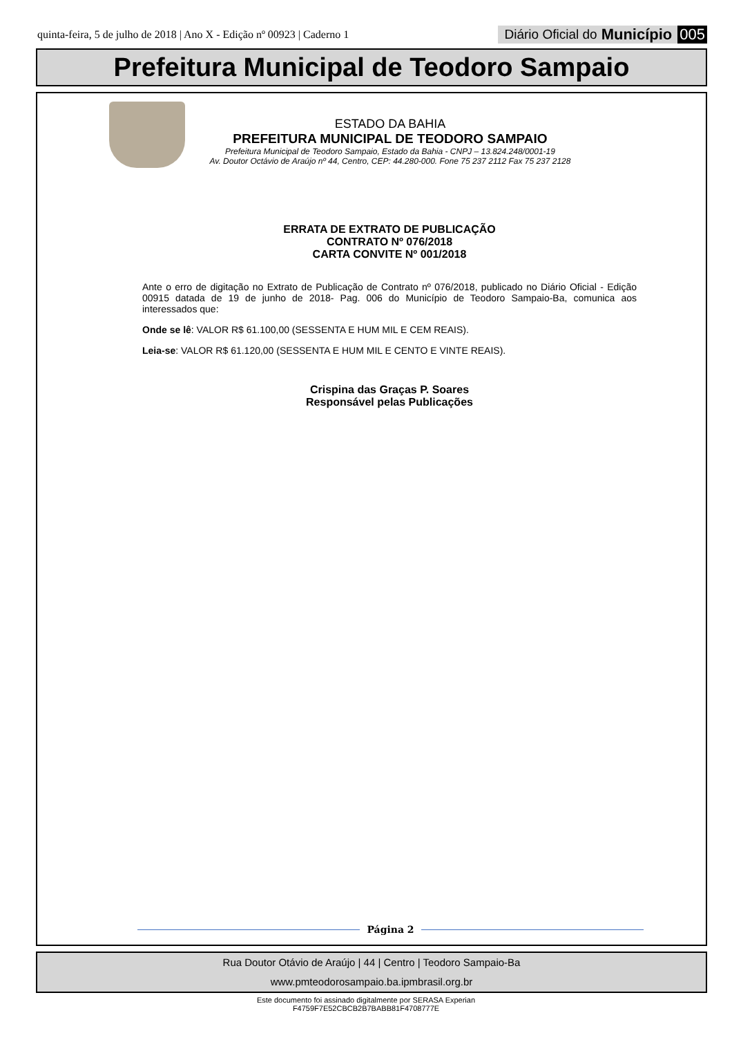quinta-feira, 5 de julho de 2018 | Ano X - Edição nº 00923 | Caderno 1
Diário Oficial do Município 005
Prefeitura Municipal de Teodoro Sampaio
ESTADO DA BAHIA
PREFEITURA MUNICIPAL DE TEODORO SAMPAIO
Prefeitura Municipal de Teodoro Sampaio, Estado da Bahia - CNPJ – 13.824.248/0001-19
Av. Doutor Octávio de Araújo nº 44, Centro, CEP: 44.280-000. Fone 75 237 2112 Fax 75 237 2128
ERRATA DE EXTRATO DE PUBLICAÇÃO
CONTRATO Nº 076/2018
CARTA CONVITE Nº 001/2018
Ante o erro de digitação no Extrato de Publicação de Contrato nº 076/2018, publicado no Diário Oficial - Edição 00915 datada de 19 de junho de 2018- Pag. 006 do Município de Teodoro Sampaio-Ba, comunica aos interessados que:
Onde se lê: VALOR R$ 61.100,00 (SESSENTA E HUM MIL E CEM REAIS).
Leia-se: VALOR R$ 61.120,00 (SESSENTA E HUM MIL E CENTO E VINTE REAIS).
Crispina das Graças P. Soares
Responsável pelas Publicações
Página 2
Rua Doutor Otávio de Araújo | 44 | Centro | Teodoro Sampaio-Ba
www.pmteodorosampaio.ba.ipmbrasil.org.br
Este documento foi assinado digitalmente por SERASA Experian
F4759F7E52CBCB2B7BABB81F4708777E